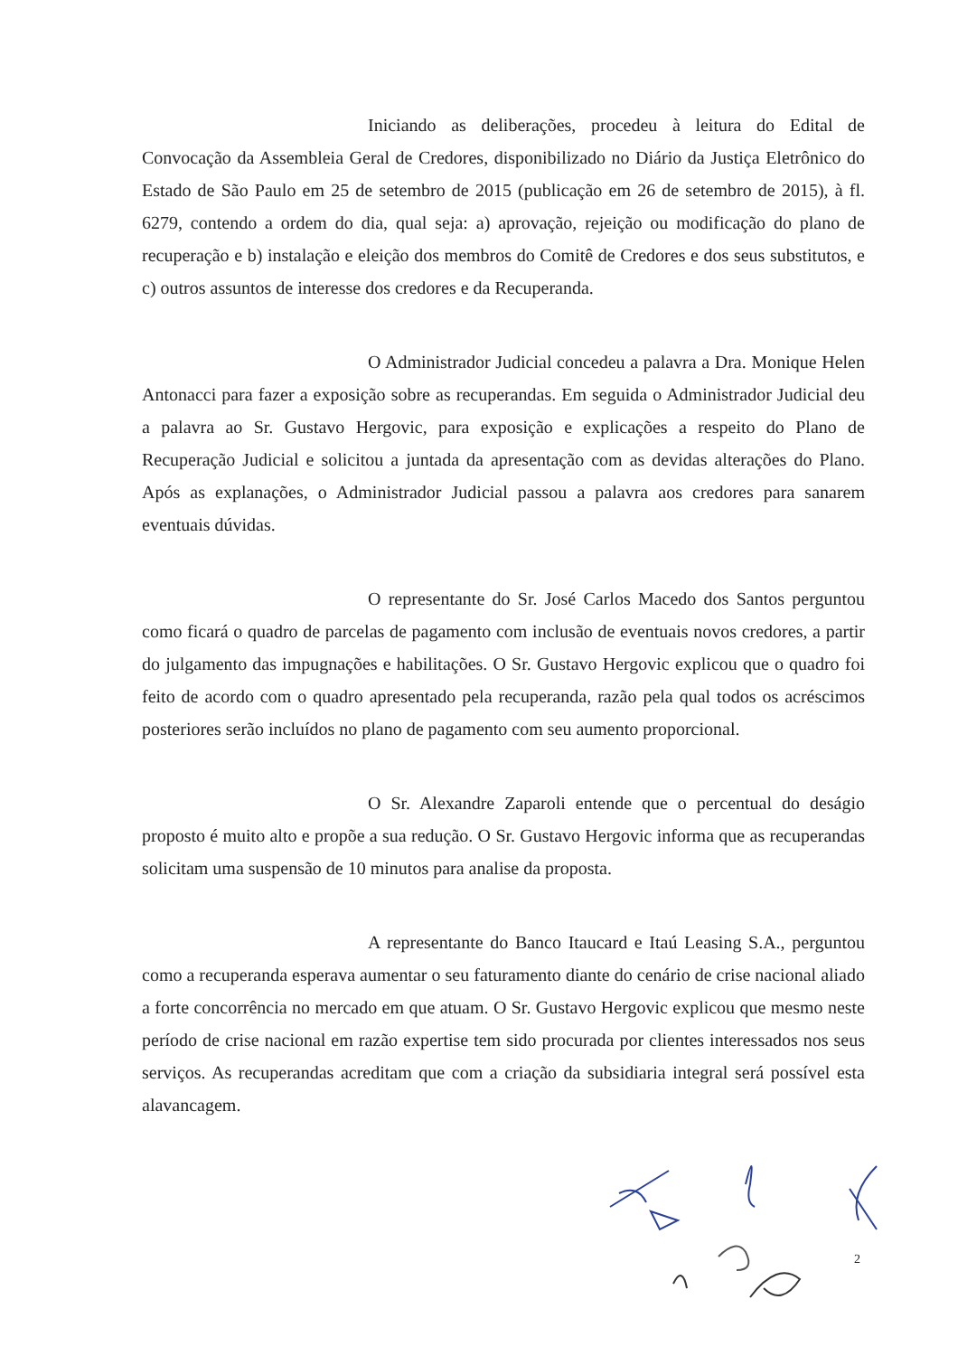Iniciando as deliberações, procedeu à leitura do Edital de Convocação da Assembleia Geral de Credores, disponibilizado no Diário da Justiça Eletrônico do Estado de São Paulo em 25 de setembro de 2015 (publicação em 26 de setembro de 2015), à fl. 6279, contendo a ordem do dia, qual seja: a) aprovação, rejeição ou modificação do plano de recuperação e b) instalação e eleição dos membros do Comitê de Credores e dos seus substitutos, e c) outros assuntos de interesse dos credores e da Recuperanda.
O Administrador Judicial concedeu a palavra a Dra. Monique Helen Antonacci para fazer a exposição sobre as recuperandas. Em seguida o Administrador Judicial deu a palavra ao Sr. Gustavo Hergovic, para exposição e explicações a respeito do Plano de Recuperação Judicial e solicitou a juntada da apresentação com as devidas alterações do Plano. Após as explanações, o Administrador Judicial passou a palavra aos credores para sanarem eventuais dúvidas.
O representante do Sr. José Carlos Macedo dos Santos perguntou como ficará o quadro de parcelas de pagamento com inclusão de eventuais novos credores, a partir do julgamento das impugnações e habilitações. O Sr. Gustavo Hergovic explicou que o quadro foi feito de acordo com o quadro apresentado pela recuperanda, razão pela qual todos os acréscimos posteriores serão incluídos no plano de pagamento com seu aumento proporcional.
O Sr. Alexandre Zaparoli entende que o percentual do deságio proposto é muito alto e propõe a sua redução. O Sr. Gustavo Hergovic informa que as recuperandas solicitam uma suspensão de 10 minutos para analise da proposta.
A representante do Banco Itaucard e Itaú Leasing S.A., perguntou como a recuperanda esperava aumentar o seu faturamento diante do cenário de crise nacional aliado a forte concorrência no mercado em que atuam. O Sr. Gustavo Hergovic explicou que mesmo neste período de crise nacional em razão expertise tem sido procurada por clientes interessados nos seus serviços. As recuperandas acreditam que com a criação da subsidiaria integral será possível esta alavancagem.
2